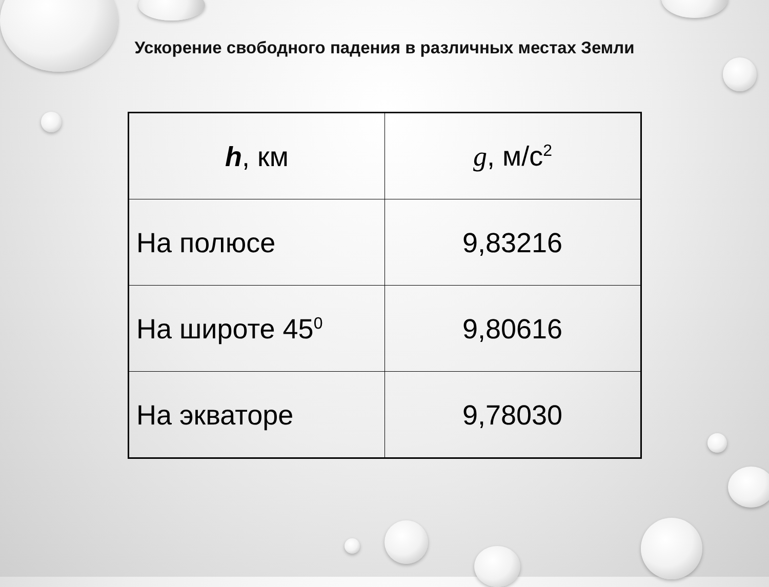Ускорение свободного падения в различных местах Земли
| h , км | g , м/с<sup>2</sup> |
| --- | --- |
| На полюсе | 9,83216 |
| На широте 45<sup>0</sup> | 9,80616 |
| На экваторе | 9,78030 |